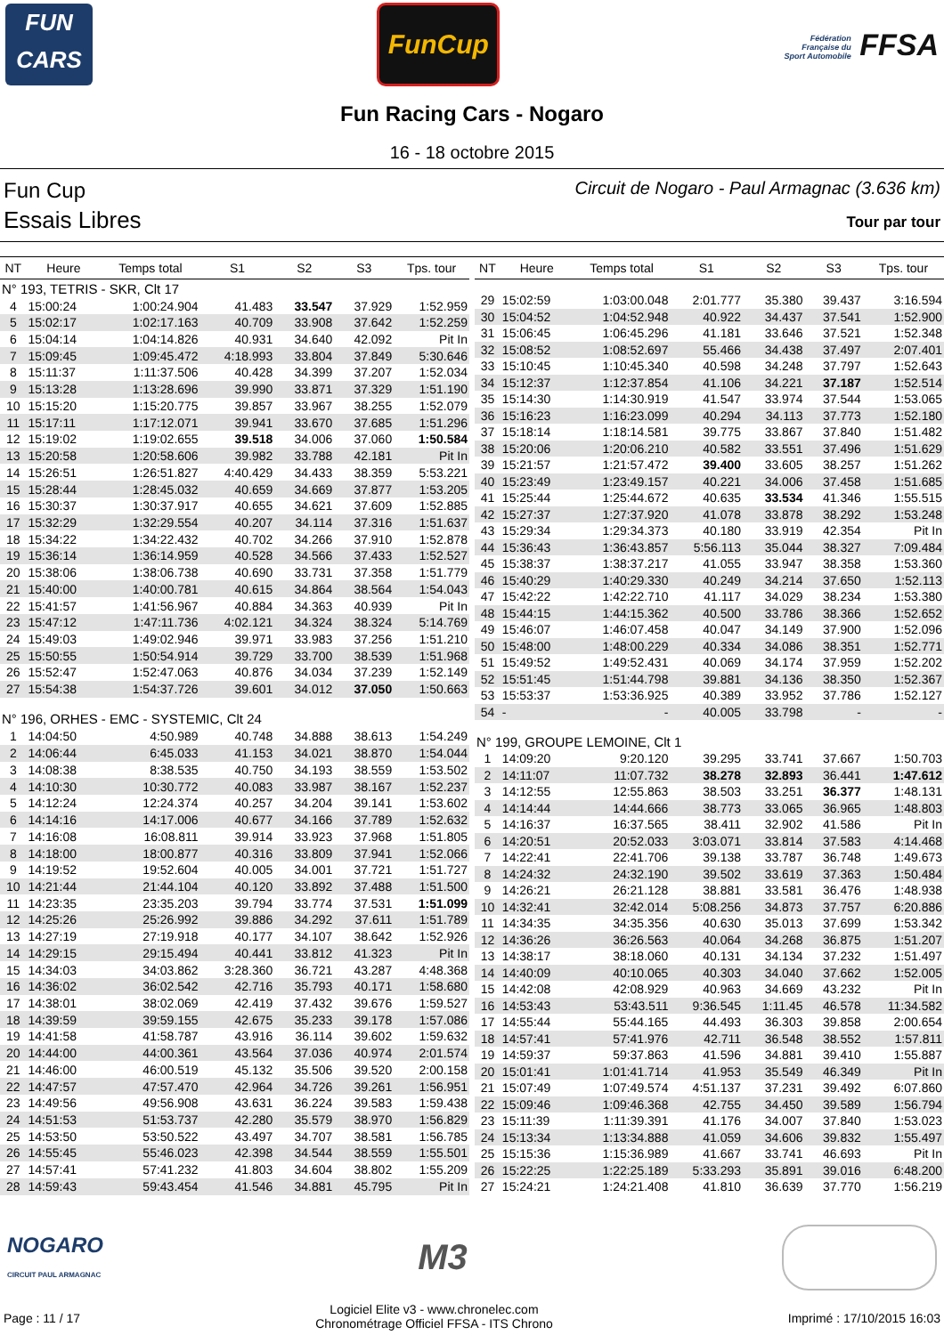FUN
CARS
FunCup
Fédération
Française du
Sport Automobile FFSA
Fun Racing Cars - Nogaro
16 - 18 octobre 2015
Fun Cup
Circuit de Nogaro - Paul Armagnac (3.636 km)
Essais Libres
Tour par tour
| NT | Heure | Temps total | S1 | S2 | S3 | Tps. tour |
| --- | --- | --- | --- | --- | --- | --- |
| N° 193, TETRIS - SKR, Clt 17 | | | | | | |
| 4 | 15:00:24 | 1:00:24.904 | 41.483 | 33.547 | 37.929 | 1:52.959 |
| 5 | 15:02:17 | 1:02:17.163 | 40.709 | 33.908 | 37.642 | 1:52.259 |
| 6 | 15:04:14 | 1:04:14.826 | 40.931 | 34.640 | 42.092 | Pit In |
| 7 | 15:09:45 | 1:09:45.472 | 4:18.993 | 33.804 | 37.849 | 5:30.646 |
| 8 | 15:11:37 | 1:11:37.506 | 40.428 | 34.399 | 37.207 | 1:52.034 |
| 9 | 15:13:28 | 1:13:28.696 | 39.990 | 33.871 | 37.329 | 1:51.190 |
| 10 | 15:15:20 | 1:15:20.775 | 39.857 | 33.967 | 38.255 | 1:52.079 |
| 11 | 15:17:11 | 1:17:12.071 | 39.941 | 33.670 | 37.685 | 1:51.296 |
| 12 | 15:19:02 | 1:19:02.655 | 39.518 | 34.006 | 37.060 | 1:50.584 |
| 13 | 15:20:58 | 1:20:58.606 | 39.982 | 33.788 | 42.181 | Pit In |
| 14 | 15:26:51 | 1:26:51.827 | 4:40.429 | 34.433 | 38.359 | 5:53.221 |
| 15 | 15:28:44 | 1:28:45.032 | 40.659 | 34.669 | 37.877 | 1:53.205 |
| 16 | 15:30:37 | 1:30:37.917 | 40.655 | 34.621 | 37.609 | 1:52.885 |
| 17 | 15:32:29 | 1:32:29.554 | 40.207 | 34.114 | 37.316 | 1:51.637 |
| 18 | 15:34:22 | 1:34:22.432 | 40.702 | 34.266 | 37.910 | 1:52.878 |
| 19 | 15:36:14 | 1:36:14.959 | 40.528 | 34.566 | 37.433 | 1:52.527 |
| 20 | 15:38:06 | 1:38:06.738 | 40.690 | 33.731 | 37.358 | 1:51.779 |
| 21 | 15:40:00 | 1:40:00.781 | 40.615 | 34.864 | 38.564 | 1:54.043 |
| 22 | 15:41:57 | 1:41:56.967 | 40.884 | 34.363 | 40.939 | Pit In |
| 23 | 15:47:12 | 1:47:11.736 | 4:02.121 | 34.324 | 38.324 | 5:14.769 |
| 24 | 15:49:03 | 1:49:02.946 | 39.971 | 33.983 | 37.256 | 1:51.210 |
| 25 | 15:50:55 | 1:50:54.914 | 39.729 | 33.700 | 38.539 | 1:51.968 |
| 26 | 15:52:47 | 1:52:47.063 | 40.876 | 34.034 | 37.239 | 1:52.149 |
| 27 | 15:54:38 | 1:54:37.726 | 39.601 | 34.012 | 37.050 | 1:50.663 |
| N° 196, ORHES - EMC - SYSTEMIC, Clt 24 | | | | | | |
| 1 | 14:04:50 | 4:50.989 | 40.748 | 34.888 | 38.613 | 1:54.249 |
| 2 | 14:06:44 | 6:45.033 | 41.153 | 34.021 | 38.870 | 1:54.044 |
| 3 | 14:08:38 | 8:38.535 | 40.750 | 34.193 | 38.559 | 1:53.502 |
| 4 | 14:10:30 | 10:30.772 | 40.083 | 33.987 | 38.167 | 1:52.237 |
| 5 | 14:12:24 | 12:24.374 | 40.257 | 34.204 | 39.141 | 1:53.602 |
| 6 | 14:14:16 | 14:17.006 | 40.677 | 34.166 | 37.789 | 1:52.632 |
| 7 | 14:16:08 | 16:08.811 | 39.914 | 33.923 | 37.968 | 1:51.805 |
| 8 | 14:18:00 | 18:00.877 | 40.316 | 33.809 | 37.941 | 1:52.066 |
| 9 | 14:19:52 | 19:52.604 | 40.005 | 34.001 | 37.721 | 1:51.727 |
| 10 | 14:21:44 | 21:44.104 | 40.120 | 33.892 | 37.488 | 1:51.500 |
| 11 | 14:23:35 | 23:35.203 | 39.794 | 33.774 | 37.531 | 1:51.099 |
| 12 | 14:25:26 | 25:26.992 | 39.886 | 34.292 | 37.611 | 1:51.789 |
| 13 | 14:27:19 | 27:19.918 | 40.177 | 34.107 | 38.642 | 1:52.926 |
| 14 | 14:29:15 | 29:15.494 | 40.441 | 33.812 | 41.323 | Pit In |
| 15 | 14:34:03 | 34:03.862 | 3:28.360 | 36.721 | 43.287 | 4:48.368 |
| 16 | 14:36:02 | 36:02.542 | 42.716 | 35.793 | 40.171 | 1:58.680 |
| 17 | 14:38:01 | 38:02.069 | 42.419 | 37.432 | 39.676 | 1:59.527 |
| 18 | 14:39:59 | 39:59.155 | 42.675 | 35.233 | 39.178 | 1:57.086 |
| 19 | 14:41:58 | 41:58.787 | 43.916 | 36.114 | 39.602 | 1:59.632 |
| 20 | 14:44:00 | 44:00.361 | 43.564 | 37.036 | 40.974 | 2:01.574 |
| 21 | 14:46:00 | 46:00.519 | 45.132 | 35.506 | 39.520 | 2:00.158 |
| 22 | 14:47:57 | 47:57.470 | 42.964 | 34.726 | 39.261 | 1:56.951 |
| 23 | 14:49:56 | 49:56.908 | 43.631 | 36.224 | 39.583 | 1:59.438 |
| 24 | 14:51:53 | 51:53.737 | 42.280 | 35.579 | 38.970 | 1:56.829 |
| 25 | 14:53:50 | 53:50.522 | 43.497 | 34.707 | 38.581 | 1:56.785 |
| 26 | 14:55:45 | 55:46.023 | 42.398 | 34.544 | 38.559 | 1:55.501 |
| 27 | 14:57:41 | 57:41.232 | 41.803 | 34.604 | 38.802 | 1:55.209 |
| 28 | 14:59:43 | 59:43.454 | 41.546 | 34.881 | 45.795 | Pit In |
| NT | Heure | Temps total | S1 | S2 | S3 | Tps. tour |
| --- | --- | --- | --- | --- | --- | --- |
| 29 | 15:02:59 | 1:03:00.048 | 2:01.777 | 35.380 | 39.437 | 3:16.594 |
| 30 | 15:04:52 | 1:04:52.948 | 40.922 | 34.437 | 37.541 | 1:52.900 |
| 31 | 15:06:45 | 1:06:45.296 | 41.181 | 33.646 | 37.521 | 1:52.348 |
| 32 | 15:08:52 | 1:08:52.697 | 55.466 | 34.438 | 37.497 | 2:07.401 |
| 33 | 15:10:45 | 1:10:45.340 | 40.598 | 34.248 | 37.797 | 1:52.643 |
| 34 | 15:12:37 | 1:12:37.854 | 41.106 | 34.221 | 37.187 | 1:52.514 |
| 35 | 15:14:30 | 1:14:30.919 | 41.547 | 33.974 | 37.544 | 1:53.065 |
| 36 | 15:16:23 | 1:16:23.099 | 40.294 | 34.113 | 37.773 | 1:52.180 |
| 37 | 15:18:14 | 1:18:14.581 | 39.775 | 33.867 | 37.840 | 1:51.482 |
| 38 | 15:20:06 | 1:20:06.210 | 40.582 | 33.551 | 37.496 | 1:51.629 |
| 39 | 15:21:57 | 1:21:57.472 | 39.400 | 33.605 | 38.257 | 1:51.262 |
| 40 | 15:23:49 | 1:23:49.157 | 40.221 | 34.006 | 37.458 | 1:51.685 |
| 41 | 15:25:44 | 1:25:44.672 | 40.635 | 33.534 | 41.346 | 1:55.515 |
| 42 | 15:27:37 | 1:27:37.920 | 41.078 | 33.878 | 38.292 | 1:53.248 |
| 43 | 15:29:34 | 1:29:34.373 | 40.180 | 33.919 | 42.354 | Pit In |
| 44 | 15:36:43 | 1:36:43.857 | 5:56.113 | 35.044 | 38.327 | 7:09.484 |
| 45 | 15:38:37 | 1:38:37.217 | 41.055 | 33.947 | 38.358 | 1:53.360 |
| 46 | 15:40:29 | 1:40:29.330 | 40.249 | 34.214 | 37.650 | 1:52.113 |
| 47 | 15:42:22 | 1:42:22.710 | 41.117 | 34.029 | 38.234 | 1:53.380 |
| 48 | 15:44:15 | 1:44:15.362 | 40.500 | 33.786 | 38.366 | 1:52.652 |
| 49 | 15:46:07 | 1:46:07.458 | 40.047 | 34.149 | 37.900 | 1:52.096 |
| 50 | 15:48:00 | 1:48:00.229 | 40.334 | 34.086 | 38.351 | 1:52.771 |
| 51 | 15:49:52 | 1:49:52.431 | 40.069 | 34.174 | 37.959 | 1:52.202 |
| 52 | 15:51:45 | 1:51:44.798 | 39.881 | 34.136 | 38.350 | 1:52.367 |
| 53 | 15:53:37 | 1:53:36.925 | 40.389 | 33.952 | 37.786 | 1:52.127 |
| 54 | - | - | 40.005 | 33.798 | - | - |
| N° 199, GROUPE LEMOINE, Clt 1 | | | | | | |
| 1 | 14:09:20 | 9:20.120 | 39.295 | 33.741 | 37.667 | 1:50.703 |
| 2 | 14:11:07 | 11:07.732 | 38.278 | 32.893 | 36.441 | 1:47.612 |
| 3 | 14:12:55 | 12:55.863 | 38.503 | 33.251 | 36.377 | 1:48.131 |
| 4 | 14:14:44 | 14:44.666 | 38.773 | 33.065 | 36.965 | 1:48.803 |
| 5 | 14:16:37 | 16:37.565 | 38.411 | 32.902 | 41.586 | Pit In |
| 6 | 14:20:51 | 20:52.033 | 3:03.071 | 33.814 | 37.583 | 4:14.468 |
| 7 | 14:22:41 | 22:41.706 | 39.138 | 33.787 | 36.748 | 1:49.673 |
| 8 | 14:24:32 | 24:32.190 | 39.502 | 33.619 | 37.363 | 1:50.484 |
| 9 | 14:26:21 | 26:21.128 | 38.881 | 33.581 | 36.476 | 1:48.938 |
| 10 | 14:32:41 | 32:42.014 | 5:08.256 | 34.873 | 37.757 | 6:20.886 |
| 11 | 14:34:35 | 34:35.356 | 40.630 | 35.013 | 37.699 | 1:53.342 |
| 12 | 14:36:26 | 36:26.563 | 40.064 | 34.268 | 36.875 | 1:51.207 |
| 13 | 14:38:17 | 38:18.060 | 40.131 | 34.134 | 37.232 | 1:51.497 |
| 14 | 14:40:09 | 40:10.065 | 40.303 | 34.040 | 37.662 | 1:52.005 |
| 15 | 14:42:08 | 42:08.929 | 40.963 | 34.669 | 43.232 | Pit In |
| 16 | 14:53:43 | 53:43.511 | 9:36.545 | 1:11.45 | 46.578 | 11:34.582 |
| 17 | 14:55:44 | 55:44.165 | 44.493 | 36.303 | 39.858 | 2:00.654 |
| 18 | 14:57:41 | 57:41.976 | 42.711 | 36.548 | 38.552 | 1:57.811 |
| 19 | 14:59:37 | 59:37.863 | 41.596 | 34.881 | 39.410 | 1:55.887 |
| 20 | 15:01:41 | 1:01:41.714 | 41.953 | 35.549 | 46.349 | Pit In |
| 21 | 15:07:49 | 1:07:49.574 | 4:51.137 | 37.231 | 39.492 | 6:07.860 |
| 22 | 15:09:46 | 1:09:46.368 | 42.755 | 34.450 | 39.589 | 1:56.794 |
| 23 | 15:11:39 | 1:11:39.391 | 41.176 | 34.007 | 37.840 | 1:53.023 |
| 24 | 15:13:34 | 1:13:34.888 | 41.059 | 34.606 | 39.832 | 1:55.497 |
| 25 | 15:15:36 | 1:15:36.989 | 41.667 | 33.741 | 46.693 | Pit In |
| 26 | 15:22:25 | 1:22:25.189 | 5:33.293 | 35.891 | 39.016 | 6:48.200 |
| 27 | 15:24:21 | 1:24:21.408 | 41.810 | 36.639 | 37.770 | 1:56.219 |
NOGARO
CIRCUIT PAUL ARMAGNAC
M3
Page : 11 / 17
Logiciel Elite v3 - www.chronelec.com
Chronométrage Officiel FFSA - ITS Chrono
Imprimé : 17/10/2015 16:03